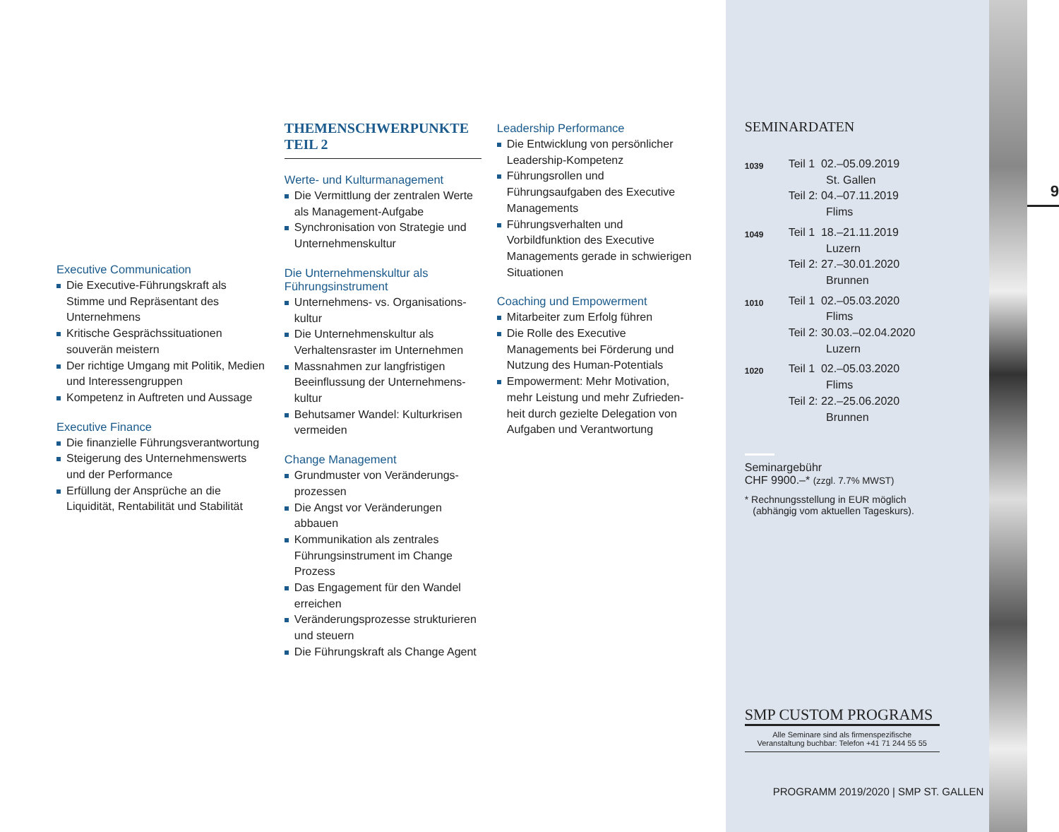Executive Communication
Die Executive-Führungskraft als Stimme und Repräsentant des Unternehmens
Kritische Gesprächssituationen souverän meistern
Der richtige Umgang mit Politik, Medien und Interessengruppen
Kompetenz in Auftreten und Aussage
Executive Finance
Die finanzielle Führungsverant­wortung
Steigerung des Unternehmens­werts und der Performance
Erfüllung der Ansprüche an die Liquidität, Rentabilität und Stabilität
THEMENSCHWERPUNKTE TEIL 2
Werte- und Kulturmanagement
Die Vermittlung der zentralen Werte als Management-Aufgabe
Synchronisation von Strategie und Unternehmenskultur
Die Unternehmenskultur als Führungsinstrument
Unternehmens- vs. Organisations­kultur
Die Unternehmenskultur als Verhaltensraster im Unternehmen
Massnahmen zur langfristigen Beeinflussung der Unternehmens­kultur
Behutsamer Wandel: Kulturkrisen vermeiden
Change Management
Grundmuster von Veränderungs­prozessen
Die Angst vor Veränderungen abbauen
Kommunikation als zentrales Führungsinstrument im Change Prozess
Das Engagement für den Wandel erreichen
Veränderungsprozesse strukturieren und steuern
Die Führungskraft als Change Agent
Leadership Performance
Die Entwicklung von persönlicher Leadership-Kompetenz
Führungsrollen und Führungsaufgaben des Executive Managements
Führungsverhalten und Vorbildfunktion des Executive Managements gerade in schwierigen Situationen
Coaching und Empowerment
Mitarbeiter zum Erfolg führen
Die Rolle des Executive Managements bei Förderung und Nutzung des Human-Potentials
Empowerment: Mehr Motivation, mehr Leistung und mehr Zufrieden­heit durch gezielte Delegation von Aufgaben und Verantwortung
SEMINARDATEN
| 1039 | Teil 1 02.–05.09.2019 St. Gallen Teil 2: 04.–07.11.2019 Flims |
| 1049 | Teil 1 18.–21.11.2019 Luzern Teil 2: 27.–30.01.2020 Brunnen |
| 1010 | Teil 1 02.–05.03.2020 Flims Teil 2: 30.03.–02.04.2020 Luzern |
| 1020 | Teil 1 02.–05.03.2020 Flims Teil 2: 22.–25.06.2020 Brunnen |
Seminargebühr
CHF 9900.–* (zzgl. 7.7% MWST)
* Rechnungsstellung in EUR möglich
(abhängig vom aktuellen Tageskurs).
SMP CUSTOM PROGRAMS
Alle Seminare sind als firmenspezifische
Veranstaltung buchbar: Telefon +41 71 244 55 55
PROGRAMM 2019/2020 | SMP ST. GALLEN
9